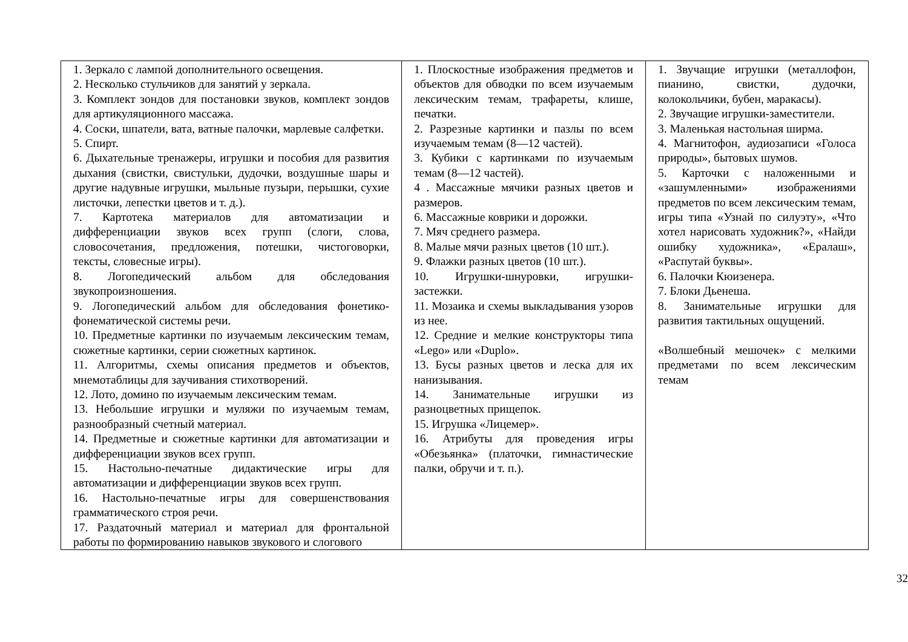| 1. Зеркало с лампой дополнительного освещения. 2. Несколько стульчиков для занятий у зеркала. 3. Комплект зондов для постановки звуков, комплект зондов для артикуляционного массажа. 4. Соски, шпатели, вата, ватные палочки, марлевые салфетки. 5. Спирт. 6. Дыхательные тренажеры, игрушки и пособия для развития дыхания (свистки, свистульки, дудочки, воздушные шары и другие надувные игрушки, мыльные пузыри, перышки, сухие листочки, лепестки цветов и т. д.). 7. Картотека материалов для автоматизации и дифференциации звуков всех групп (слоги, слова, словосочетания, предложения, потешки, чистоговорки, тексты, словесные игры). 8. Логопедический альбом для обследования звукопроизношения. 9. Логопедический альбом для обследования фонетико-фонематической системы речи. 10. Предметные картинки по изучаемым лексическим темам, сюжетные картинки, серии сюжетных картинок. 11. Алгоритмы, схемы описания предметов и объектов, мнемотаблицы для заучивания стихотворений. 12. Лото, домино по изучаемым лексическим темам. 13. Небольшие игрушки и муляжи по изучаемым темам, разнообразный счетный материал. 14. Предметные и сюжетные картинки для автоматизации и дифференциации звуков всех групп. 15. Настольно-печатные дидактические игры для автоматизации и дифференциации звуков всех групп. 16. Настольно-печатные игры для совершенствования грамматического строя речи. 17. Раздаточный материал и материал для фронтальной работы по формированию навыков звукового и слогового | 1. Плоскостные изображения предметов и объектов для обводки по всем изучаемым лексическим темам, трафареты, клише, печатки. 2. Разрезные картинки и пазлы по всем изучаемым темам (8—12 частей). 3. Кубики с картинками по изучаемым темам (8—12 частей). 4 . Массажные мячики разных цветов и размеров. 6. Массажные коврики и дорожки. 7. Мяч среднего размера. 8. Малые мячи разных цветов (10 шт.). 9. Флажки разных цветов (10 шт.). 10. Игрушки-шнуровки, игрушки-застежки. 11. Мозаика и схемы выкладывания узоров из нее. 12. Средние и мелкие конструкторы типа «Lego» или «Duplo». 13. Бусы разных цветов и леска для их нанизывания. 14. Занимательные игрушки из разноцветных прищепок. 15. Игрушка «Лицемер». 16. Атрибуты для проведения игры «Обезьянка» (платочки, гимнастические палки, обручи и т. п.). | 1. Звучащие игрушки (металлофон, пианино, свистки, дудочки, колокольчики, бубен, маракасы). 2. Звучащие игрушки-заместители. 3. Маленькая настольная ширма. 4. Магнитофон, аудиозаписи «Голоса природы», бытовых шумов. 5. Карточки с наложенными и «зашумленными» изображениями предметов по всем лексическим темам, игры типа «Узнай по силуэту», «Что хотел нарисовать художник?», «Найди ошибку художника», «Ералаш», «Распутай буквы». 6. Палочки Кюизенера. 7. Блоки Дьенеша. 8. Занимательные игрушки для развития тактильных ощущений. «Волшебный мешочек» с мелкими предметами по всем лексическим темам |
32